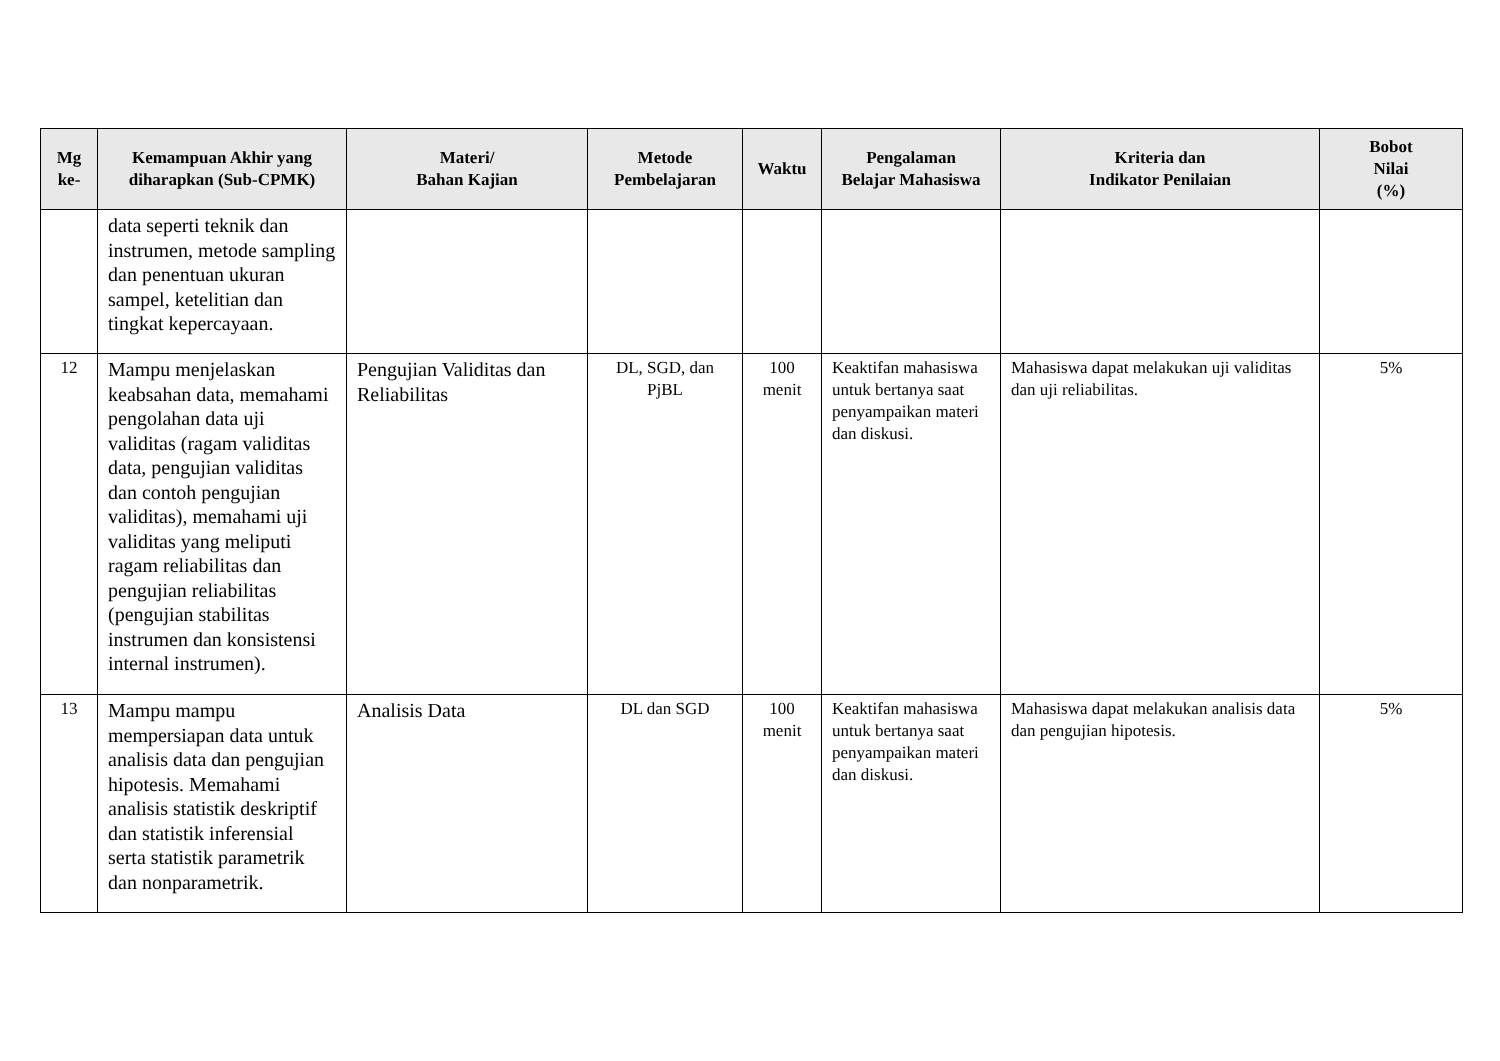| Mg ke- | Kemampuan Akhir yang diharapkan (Sub-CPMK) | Materi/ Bahan Kajian | Metode Pembelajaran | Waktu | Pengalaman Belajar Mahasiswa | Kriteria dan Indikator Penilaian | Bobot Nilai (%) |
| --- | --- | --- | --- | --- | --- | --- | --- |
| | data seperti teknik dan instrumen, metode sampling dan penentuan ukuran sampel, ketelitian dan tingkat kepercayaan. | | | | | | |
| 12 | Mampu menjelaskan keabsahan data, memahami pengolahan data uji validitas (ragam validitas data, pengujian validitas dan contoh pengujian validitas), memahami uji validitas yang meliputi ragam reliabilitas dan pengujian reliabilitas (pengujian stabilitas instrumen dan konsistensi internal instrumen). | Pengujian Validitas dan Reliabilitas | DL, SGD, dan PjBL | 100 menit | Keaktifan mahasiswa untuk bertanya saat penyampaikan materi dan diskusi. | Mahasiswa dapat melakukan uji validitas dan uji reliabilitas. | 5% |
| 13 | Mampu mampu mempersiapan data untuk analisis data dan pengujian hipotesis. Memahami analisis statistik deskriptif dan statistik inferensial serta statistik parametrik dan nonparametrik. | Analisis Data | DL dan SGD | 100 menit | Keaktifan mahasiswa untuk bertanya saat penyampaikan materi dan diskusi. | Mahasiswa dapat melakukan analisis data dan pengujian hipotesis. | 5% |